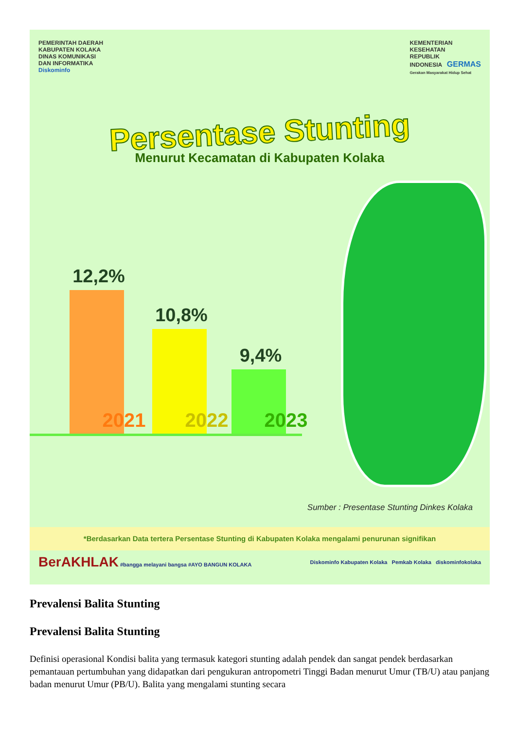PEMERINTAH DAERAH
KABUPATEN KOLAKA
DINAS KOMUNIKASI
DAN INFORMATIKA
Diskominfo
KEMENTERIAN
KESEHATAN
REPUBLIK
INDONESIA GERMAS
Gerakan Masyarakat Hidup Sehat
Persentase Stunting
Menurut Kecamatan di Kabupaten Kolaka
12,2%
2021
10,8%
2022
9,4%
2023
Sumber : Presentase Stunting Dinkes Kolaka
*Berdasarkan Data tertera Persentase Stunting di Kabupaten Kolaka mengalami penurunan signifikan
BerAKHLAK #bangga melayani bangsa #AYO BANGUN KOLAKA
Diskominfo Kabupaten Kolaka Pemkab Kolaka diskominfokolaka
Prevalensi Balita Stunting
Prevalensi Balita Stunting
Definisi operasional Kondisi balita yang termasuk kategori stunting adalah pendek dan sangat pendek berdasarkan pemantauan pertumbuhan yang didapatkan dari pengukuran antropometri Tinggi Badan menurut Umur (TB/U) atau panjang badan menurut Umur (PB/U). Balita yang mengalami stunting secara